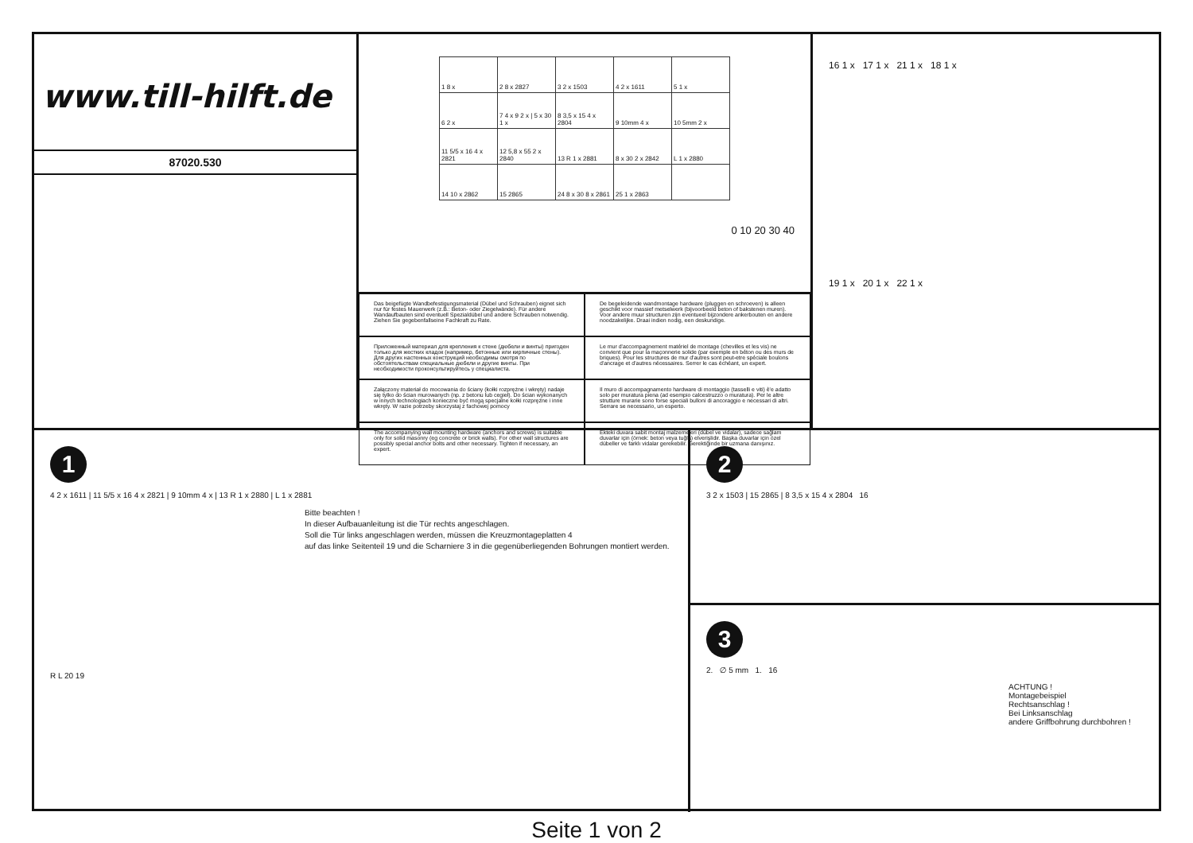www.till-hilft.de
87020.530
| 1 8 x | 2 8 x 2827 | 3 2 x 1503 | 4 2 x 1611 | 5 1 x |
| 6 2 x | 7 4 x 9 2 x / 5 x 30 1 x | 8 3,5 x 15 4 x 2804 | 9 10mm 4 x | 10 5mm 2 x |
| 11 5/5 x 16 4 x 2821 | 12 5,8 x 55 2 x 2840 | 13 R 1 x 2881 | 8 x 30 2 x 2842 | L 1 x 2880 |
| 14 10 x 2862 | 15 2865 | 24 8 x 30 8 x 2861 | 25 1 x 2863 | |
0 10 20 30 40
Das beigefügte Wandbefestigungsmaterial (Dübel und Schrauben) eignet sich nur für festes Mauerwerk (z.B.: Beton- oder Ziegelwände). Für andere Wandaufbauten sind eventuell Spezialdübel und andere Schrauben notwendig. Ziehen Sie gegebenfallseine Fachkraft zu Rate.
De begeleidende wandmontage hardware (pluggen en schroeven) is alleen geschikt voor massief metselwerk (bijvoorbeeld beton of bakstenen muren). Voor andere muur structuren zijn eventueel bijzondere ankerbouten en andere noodzakelijke. Draai indien nodig, een deskundige.
Приложенный материал для крепления к стене (дюбели и винты) пригоден только для жестких кладок (например, бетонные или кирпичные стены). Для других настенных конструкций необходимы смотря по обстоятельствам специальные дюбели и другие винты. При необходимости проконсультируйтесь у специалиста.
Le mur d'accompagnement matériel de montage (chevilles et les vis) ne convient que pour la maçonnerie solide (par exemple en béton ou des murs de briques). Pour les structures de mur d'autres sont peut-etre spéciale boulons d'ancrage et d'autres nécessaires. Serrer le cas échéant, un expert.
Załączony materiał do mocowania do ściany (kołki rozprężne i wkręty) nadaje się tylko do ścian murowanych (np. z betonu lub cegieł). Do ścian wykonanych w innych technologiach konieczne być mogą specjalne kołki rozprężne i inne wkręty. W razie potrzeby skorzystaj z fachowej pomocy
Il muro di accompagnamento hardware di montaggio (tasselli e viti) è'e adatto solo per muratura piena (ad esempio calcestruzzo o muratura). Per le altre strutture murarie sono forse speciali bulloni di ancoraggio e necessari di altri. Serrare se necessario, un esperto.
The accompanying wall mounting hardware (anchors and screws) is suitable only for solid masonry (eg concrete or brick walls). For other wall structures are possibly special anchor bolts and other necessary. Tighten if necessary, an expert.
Ekteki duvara sabit montaj malzemeleri (dübel ve vidalar), sadece sağlam duvarlar için (örnek: beton veya tuğla) elverişlidir. Başka duvarlar için özel dübeller ve farklı vidalar gerekebilir. Gerektiğinde bir uzmana danışınız.
16 1 x 17 1 x 21 1 x 18 1 x
19 1 x 20 1 x 22 1 x
1
4 2 x 1611 | 11 5/5 x 16 4 x 2821 | 9 10mm 4 x | 13 R 1 x 2880 | L 1 x 2881
Bitte beachten !
In dieser Aufbauanleitung ist die Tür rechts angeschlagen.
Soll die Tür links angeschlagen werden, müssen die Kreuzmontageplatten 4
auf das linke Seitenteil 19 und die Scharniere 3 in die gegenüberliegenden Bohrungen montiert werden.
R L 20 19
2
3 2 x 1503 | 15 2865 | 8 3,5 x 15 4 x 2804 16
3
2. ∅ 5 mm 1. 16
ACHTUNG !
Montagebeispiel
Rechtsanschlag !
Bei Linksanschlag
andere Griffbohrung durchbohren !
Seite 1 von 2